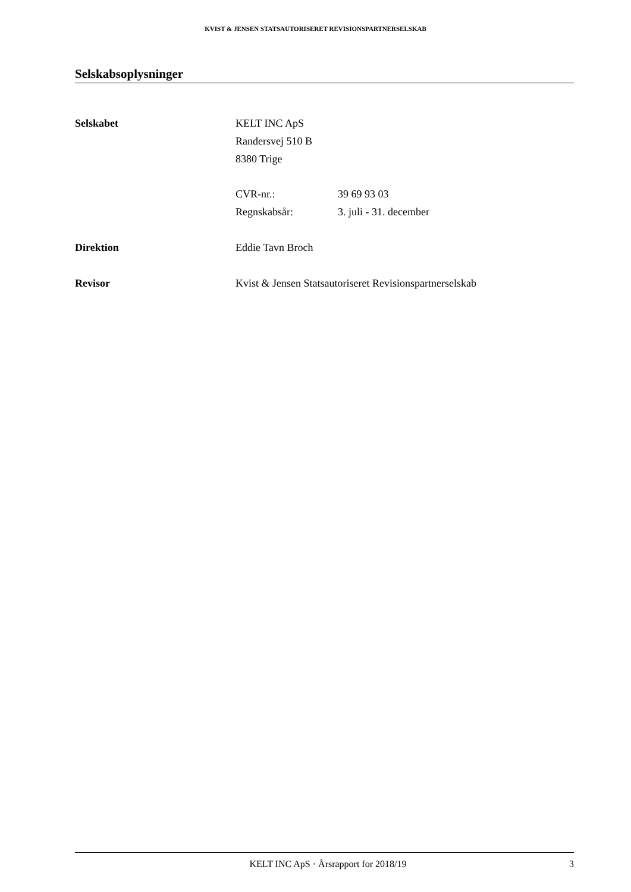KVIST & JENSEN STATSAUTORISERET REVISIONSPARTNERSELSKAB
Selskabsoplysninger
Selskabet KELT INC ApS
Randersvej 510 B
8380 Trige
CVR-nr.: 39 69 93 03
Regnskabsår: 3. juli - 31. december
Direktion Eddie Tavn Broch
Revisor Kvist & Jensen Statsautoriseret Revisionspartnerselskab
KELT INC ApS · Årsrapport for 2018/19 3